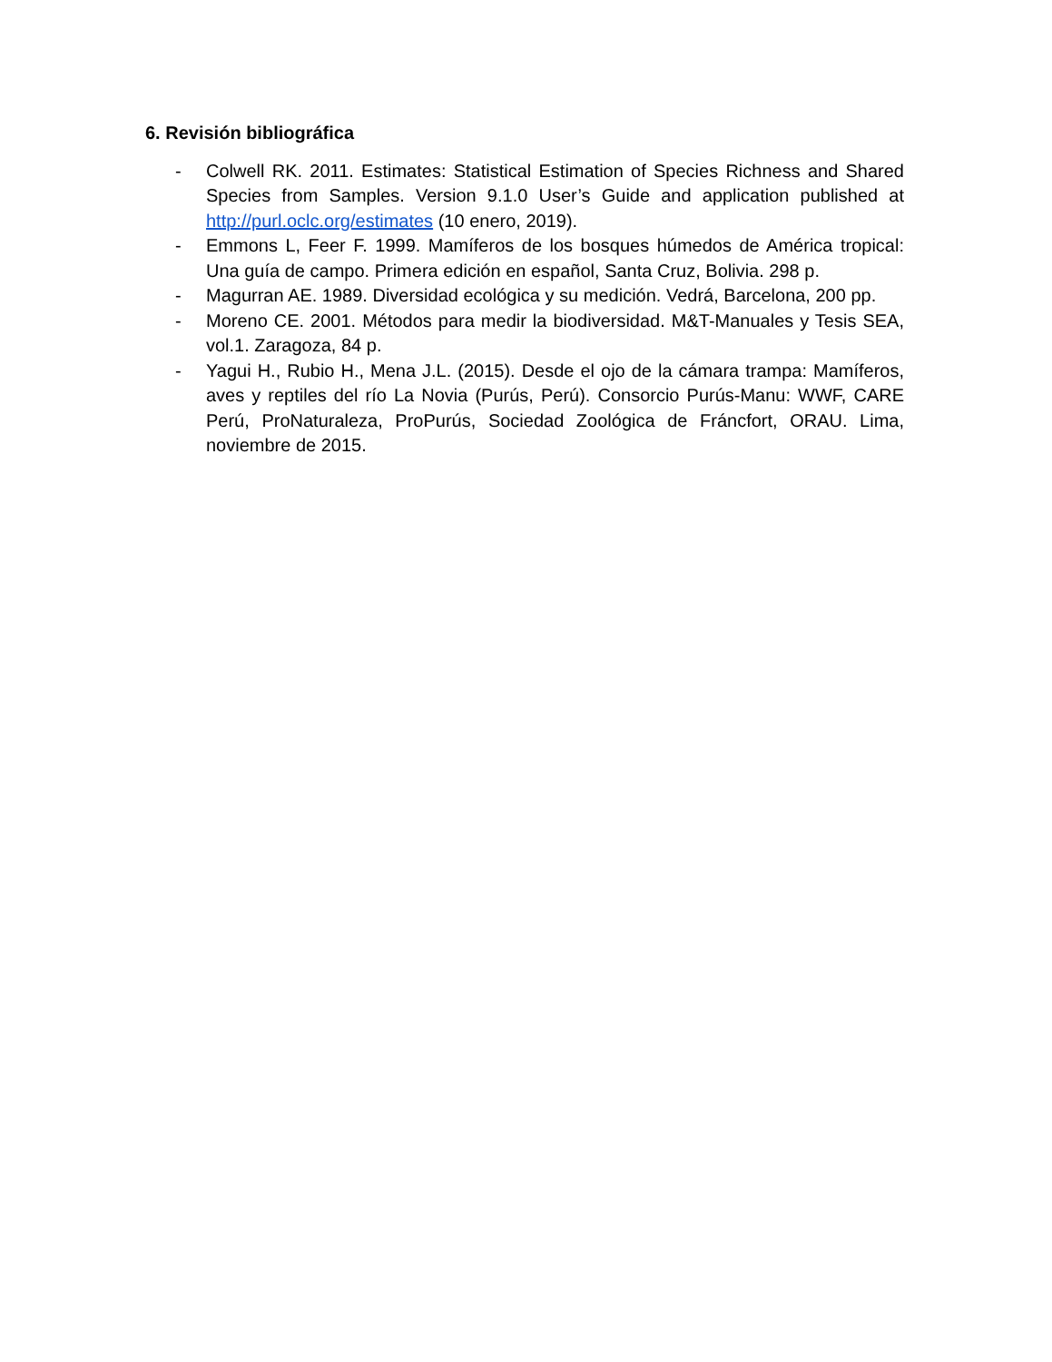6. Revisión bibliográfica
- Colwell RK. 2011. Estimates: Statistical Estimation of Species Richness and Shared Species from Samples. Version 9.1.0 User’s Guide and application published at http://purl.oclc.org/estimates (10 enero, 2019).
- Emmons L, Feer F. 1999. Mamíferos de los bosques húmedos de América tropical: Una guía de campo. Primera edición en español, Santa Cruz, Bolivia. 298 p.
- Magurran AE. 1989. Diversidad ecológica y su medición. Vedrá, Barcelona, 200 pp.
- Moreno CE. 2001. Métodos para medir la biodiversidad. M&T-Manuales y Tesis SEA, vol.1. Zaragoza, 84 p.
- Yagui H., Rubio H., Mena J.L. (2015). Desde el ojo de la cámara trampa: Mamíferos, aves y reptiles del río La Novia (Purús, Perú). Consorcio Purús-Manu: WWF, CARE Perú, ProNaturaleza, ProPurús, Sociedad Zoológica de Fráncfort, ORAU. Lima, noviembre de 2015.